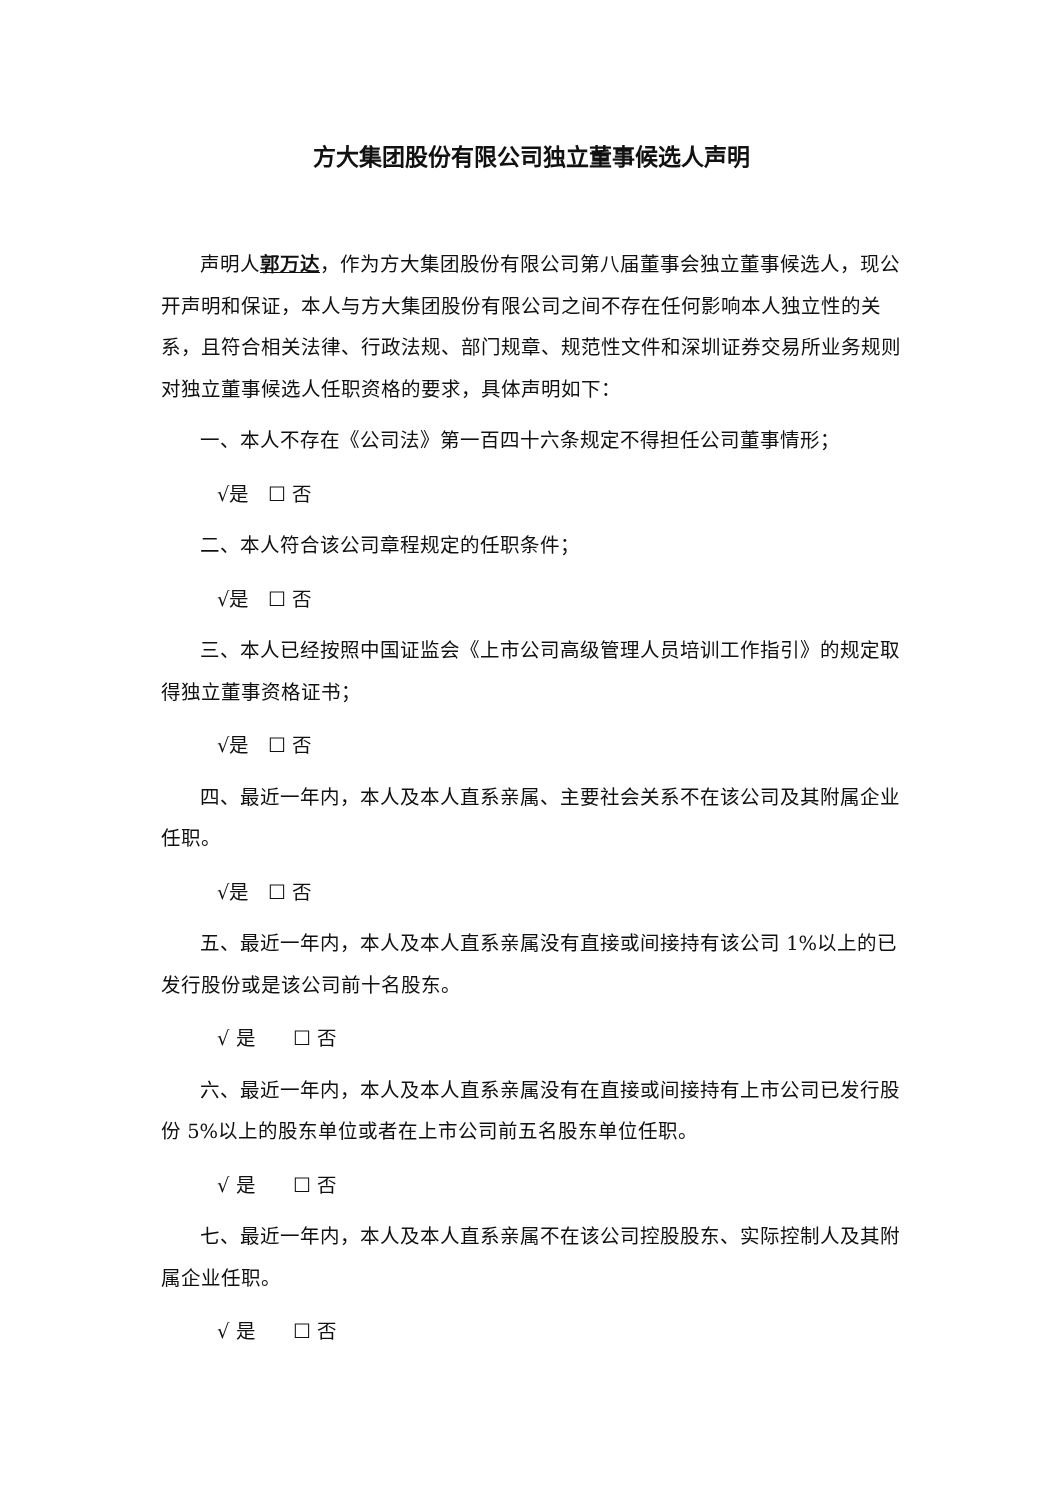方大集团股份有限公司独立董事候选人声明
声明人郭万达，作为方大集团股份有限公司第八届董事会独立董事候选人，现公开声明和保证，本人与方大集团股份有限公司之间不存在任何影响本人独立性的关系，且符合相关法律、行政法规、部门规章、规范性文件和深圳证券交易所业务规则对独立董事候选人任职资格的要求，具体声明如下：
一、本人不存在《公司法》第一百四十六条规定不得担任公司董事情形；
√是 ☐ 否
二、本人符合该公司章程规定的任职条件；
√是 ☐ 否
三、本人已经按照中国证监会《上市公司高级管理人员培训工作指引》的规定取得独立董事资格证书；
√是 ☐ 否
四、最近一年内，本人及本人直系亲属、主要社会关系不在该公司及其附属企业任职。
√是 ☐ 否
五、最近一年内，本人及本人直系亲属没有直接或间接持有该公司 1%以上的已发行股份或是该公司前十名股东。
√ 是 ☐ 否
六、最近一年内，本人及本人直系亲属没有在直接或间接持有上市公司已发行股份 5%以上的股东单位或者在上市公司前五名股东单位任职。
√ 是 ☐ 否
七、最近一年内，本人及本人直系亲属不在该公司控股股东、实际控制人及其附属企业任职。
√ 是 ☐ 否